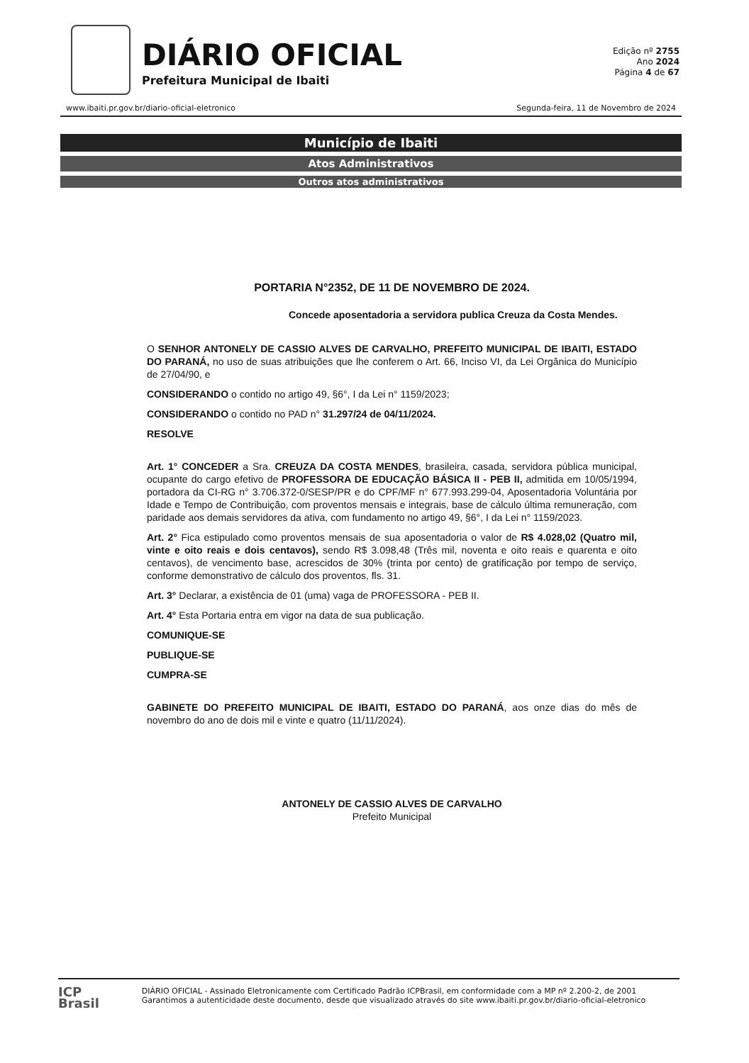DIÁRIO OFICIAL
Prefeitura Municipal de Ibaiti
Edição nº 2755
Ano 2024
Página 4 de 67
www.ibaiti.pr.gov.br/diario-oficial-eletronico Segunda-feira, 11 de Novembro de 2024
Município de Ibaiti
Atos Administrativos
Outros atos administrativos
PORTARIA N°2352, DE 11 DE NOVEMBRO DE 2024.
Concede aposentadoria a servidora publica Creuza da Costa Mendes.
O SENHOR ANTONELY DE CASSIO ALVES DE CARVALHO, PREFEITO MUNICIPAL DE IBAITI, ESTADO DO PARANÁ, no uso de suas atribuições que lhe conferem o Art. 66, Inciso VI, da Lei Orgânica do Município de 27/04/90, e
CONSIDERANDO o contido no artigo 49, §6°, I da Lei n° 1159/2023;
CONSIDERANDO o contido no PAD n° 31.297/24 de 04/11/2024.
RESOLVE
Art. 1° CONCEDER a Sra. CREUZA DA COSTA MENDES, brasileira, casada, servidora pública municipal, ocupante do cargo efetivo de PROFESSORA DE EDUCAÇÃO BÁSICA II - PEB II, admitida em 10/05/1994, portadora da CI-RG n° 3.706.372-0/SESP/PR e do CPF/MF n° 677.993.299-04, Aposentadoria Voluntária por Idade e Tempo de Contribuição, com proventos mensais e integrais, base de cálculo última remuneração, com paridade aos demais servidores da ativa, com fundamento no artigo 49, §6°, I da Lei n° 1159/2023.
Art. 2° Fica estipulado como proventos mensais de sua aposentadoria o valor de R$ 4.028,02 (Quatro mil, vinte e oito reais e dois centavos), sendo R$ 3.098,48 (Três mil, noventa e oito reais e quarenta e oito centavos), de vencimento base, acrescidos de 30% (trinta por cento) de gratificação por tempo de serviço, conforme demonstrativo de cálculo dos proventos, fls. 31.
Art. 3° Declarar, a existência de 01 (uma) vaga de PROFESSORA - PEB II.
Art. 4° Esta Portaria entra em vigor na data de sua publicação.
COMUNIQUE-SE
PUBLIQUE-SE
CUMPRA-SE
GABINETE DO PREFEITO MUNICIPAL DE IBAITI, ESTADO DO PARANÁ, aos onze dias do mês de novembro do ano de dois mil e vinte e quatro (11/11/2024).
ANTONELY DE CASSIO ALVES DE CARVALHO
Prefeito Municipal
ICP
Brasil
DIÁRIO OFICIAL - Assinado Eletronicamente com Certificado Padrão ICPBrasil, em conformidade com a MP nº 2.200-2, de 2001
Garantimos a autenticidade deste documento, desde que visualizado através do site www.ibaiti.pr.gov.br/diario-oficial-eletronico